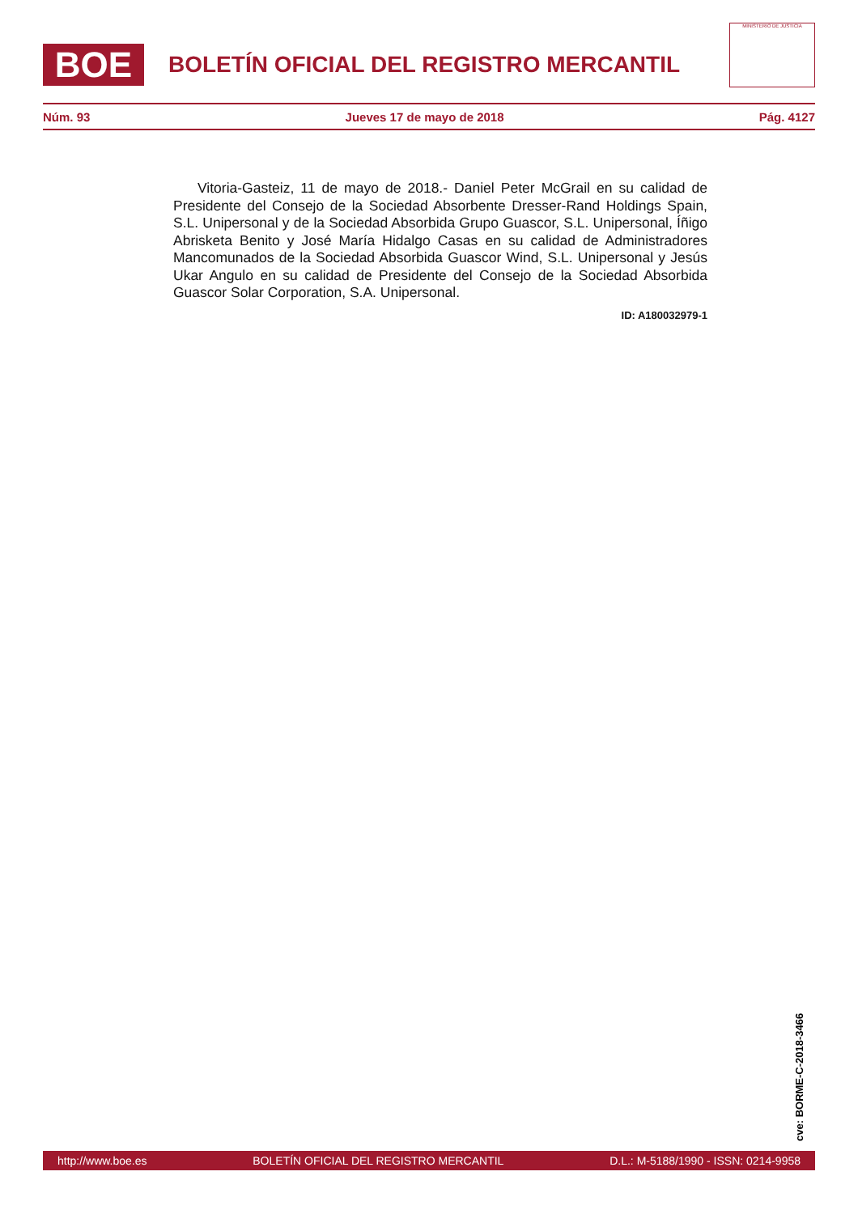BOE
BOLETÍN OFICIAL DEL REGISTRO MERCANTIL
MINISTERIO DE JUSTICIA
Núm. 93 Jueves 17 de mayo de 2018 Pág. 4127
Vitoria-Gasteiz, 11 de mayo de 2018.- Daniel Peter McGrail en su calidad de Presidente del Consejo de la Sociedad Absorbente Dresser-Rand Holdings Spain, S.L. Unipersonal y de la Sociedad Absorbida Grupo Guascor, S.L. Unipersonal, Íñigo Abrisketa Benito y José María Hidalgo Casas en su calidad de Administradores Mancomunados de la Sociedad Absorbida Guascor Wind, S.L. Unipersonal y Jesús Ukar Angulo en su calidad de Presidente del Consejo de la Sociedad Absorbida Guascor Solar Corporation, S.A. Unipersonal.
ID: A180032979-1
cve: BORME-C-2018-3466
http://www.boe.es BOLETÍN OFICIAL DEL REGISTRO MERCANTIL D.L.: M-5188/1990 - ISSN: 0214-9958